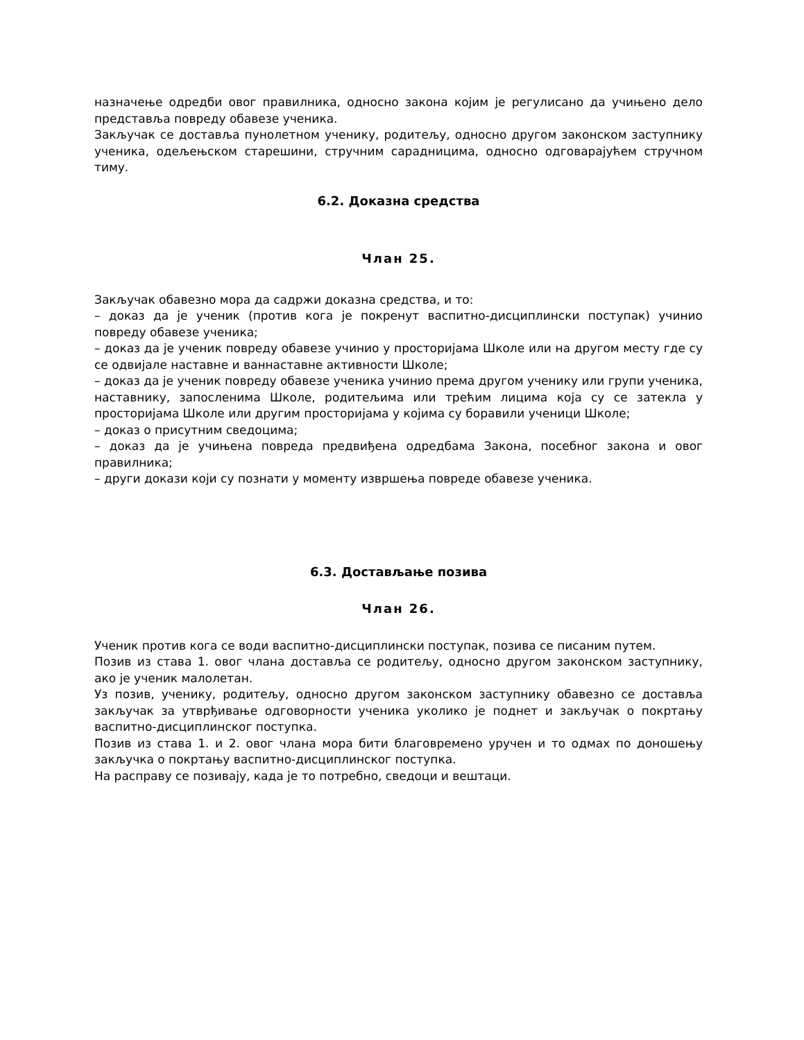назначење одредби овог правилника, односно закона којим је регулисано да учињено дело представља повреду обавезе ученика.
Закључак се доставља пунолетном ученику, родитељу, односно другом законском заступнику ученика, одељењском старешини, стручним сарадницима, односно одговарајућем стручном тиму.
6.2. Доказна средства
Члан 25.
Закључак обавезно мора да садржи доказна средства, и то:
– доказ да је ученик (против кога је покренут васпитно-дисциплински поступак) учинио повреду обавезе ученика;
– доказ да је ученик повреду обавезе учинио у просторијама Школе или на другом месту где су се одвијале наставне и ваннаставне активности Школе;
– доказ да је ученик повреду обавезе ученика учинио према другом ученику или групи ученика, наставнику, запосленима Школе, родитељима или трећим лицима која су се затекла у просторијама Школе или другим просторијама у којима су боравили ученици Школе;
– доказ о присутним сведоцима;
– доказ да је учињена повреда предвиђена одредбама Закона, посебног закона и овог правилника;
– други докази који су познати у моменту извршења повреде обавезе ученика.
6.3. Достављање позива
Члан 26.
Ученик против кога се води васпитно-дисциплински поступак, позива се писаним путем.
Позив из става 1. овог члана доставља се родитељу, односно другом законском заступнику, ако је ученик малолетан.
Уз позив, ученику, родитељу, односно другом законском заступнику обавезно се доставља закључак за утврђивање одговорности ученика уколико је поднет и закључак о покртању васпитно-дисциплинског поступка.
Позив из става 1. и 2. овог члана мора бити благовремено уручен и то одмах по доношењу закључка о покртању васпитно-дисциплинског поступка.
На расправу се позивају, када је то потребно, сведоци и вештаци.